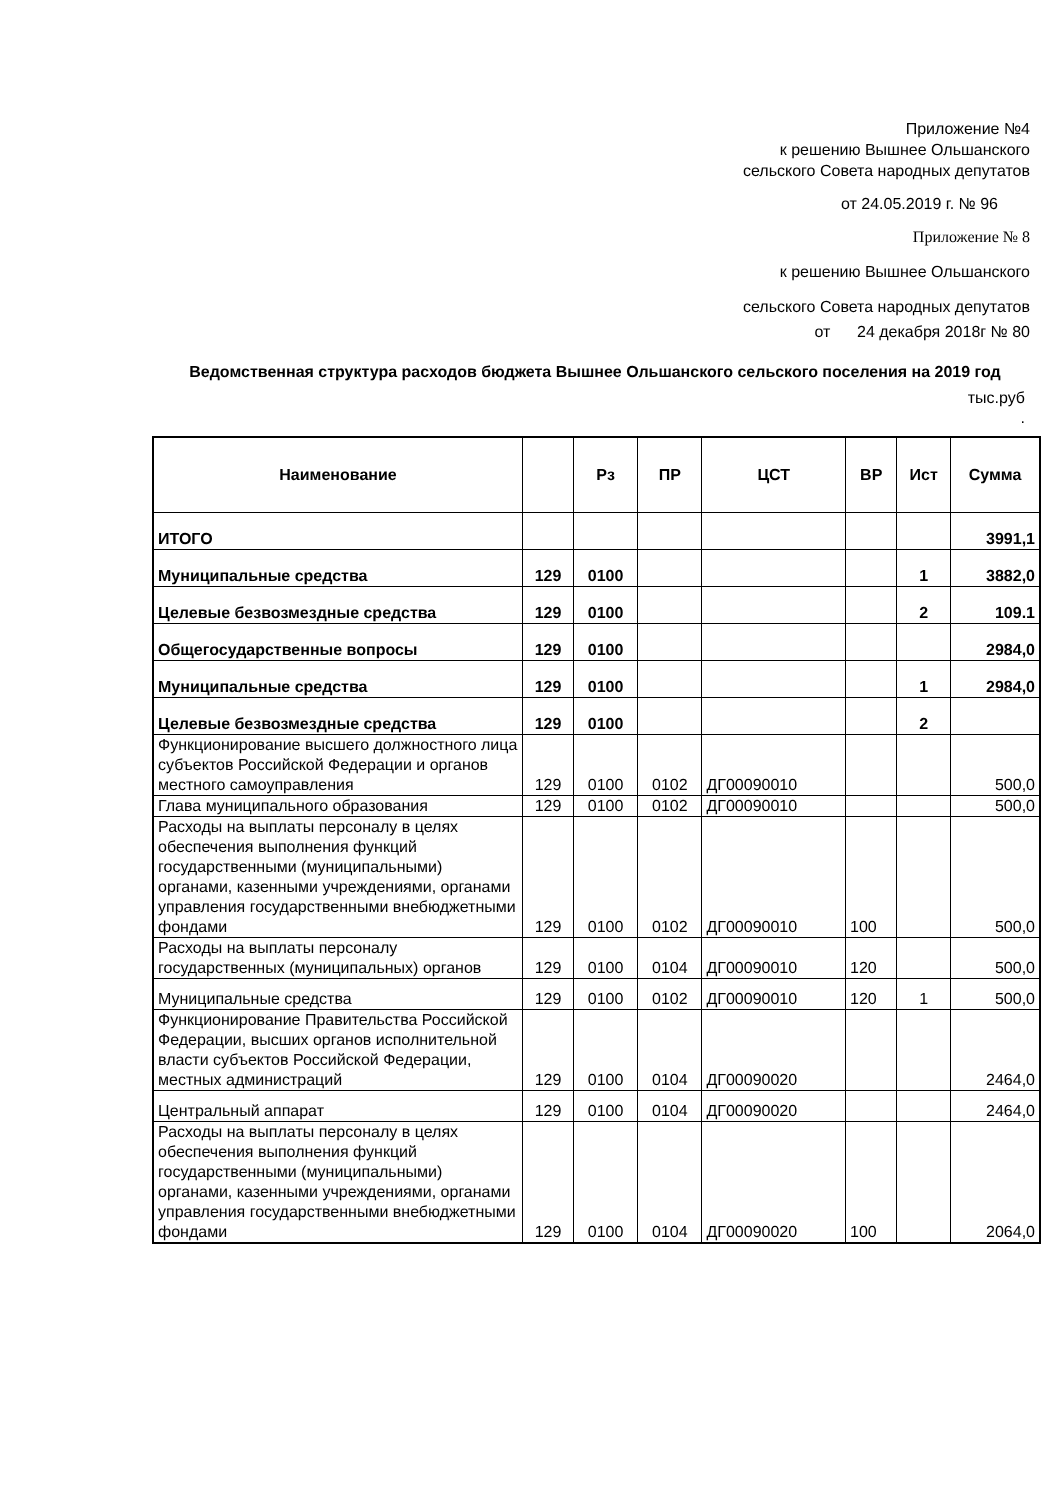Приложение №4
к решению Вышнее Ольшанского
сельского Совета народных депутатов
от 24.05.2019 г. № 96
Приложение № 8
к решению Вышнее Ольшанского
сельского Совета народных депутатов
от 24 декабря 2018г № 80
Ведомственная структура расходов бюджета Вышнее Ольшанского сельского поселения на 2019 год
тыс.руб
.
| Наименование | | Рз | ПР | ЦСТ | ВР | Ист | Сумма |
| --- | --- | --- | --- | --- | --- | --- | --- |
| ИТОГО | | | | | | | 3991,1 |
| Муниципальные средства | 129 | 0100 | | | | 1 | 3882,0 |
| Целевые безвозмездные средства | 129 | 0100 | | | | 2 | 109.1 |
| Общегосударственные вопросы | 129 | 0100 | | | | | 2984,0 |
| Муниципальные средства | 129 | 0100 | | | | 1 | 2984,0 |
| Целевые безвозмездные средства | 129 | 0100 | | | | 2 | |
| Функционирование высшего должностного лица субъектов Российской Федерации и органов местного самоуправления | 129 | 0100 | 0102 | ДГ00090010 | | | 500,0 |
| Глава муниципального образования | 129 | 0100 | 0102 | ДГ00090010 | | | 500,0 |
| Расходы на выплаты персоналу в целях обеспечения выполнения функций государственными (муниципальными) органами, казенными учреждениями, органами управления государственными внебюджетными фондами | 129 | 0100 | 0102 | ДГ00090010 | 100 | | 500,0 |
| Расходы на выплаты персоналу государственных (муниципальных) органов | 129 | 0100 | 0104 | ДГ00090010 | 120 | | 500,0 |
| Муниципальные средства | 129 | 0100 | 0102 | ДГ00090010 | 120 | 1 | 500,0 |
| Функционирование Правительства Российской Федерации, высших органов исполнительной власти субъектов Российской Федерации, местных администраций | 129 | 0100 | 0104 | ДГ00090020 | | | 2464,0 |
| Центральный аппарат | 129 | 0100 | 0104 | ДГ00090020 | | | 2464,0 |
| Расходы на выплаты персоналу в целях обеспечения выполнения функций государственными (муниципальными) органами, казенными учреждениями, органами управления государственными внебюджетными фондами | 129 | 0100 | 0104 | ДГ00090020 | 100 | | 2064,0 |